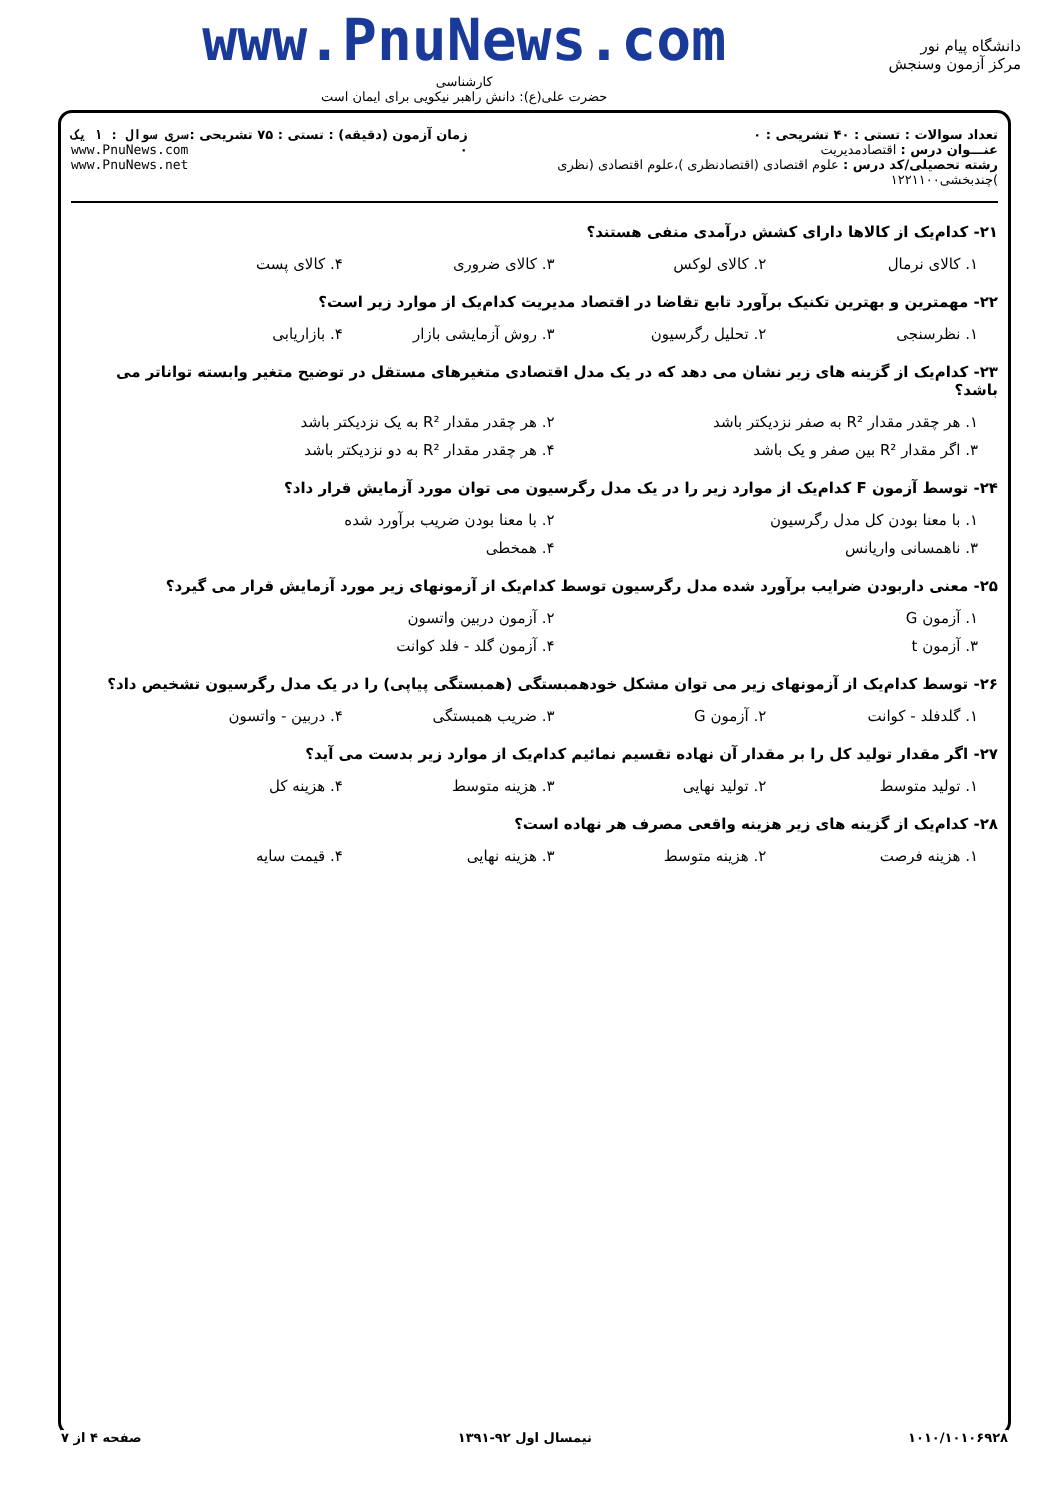دانشگاه پیام نور
مرکز آزمون وسنجش
www.PnuNews.com
کارشناسی
حضرت علی(ع): دانش راهبر نیکویی برای ایمان است
تعداد سوالات : تستی : ۴۰ تشریحی : ۰
عنـــوان درس : اقتصادمدیریت
رشته تحصیلی/کد درس : علوم اقتصادی (اقتصادنظری )،علوم اقتصادی (نظری )چندبخشی۱۲۲۱۱۰۰
زمان آزمون (دقیقه) : تستی : ۷۵ تشریحی : ۰
سری سوال : ۱ یک
www.PnuNews.com
www.PnuNews.net
۲۱- کدام‌یک از کالاها دارای کشش درآمدی منفی هستند؟
۱. کالای نرمال ۲. کالای لوکس ۳. کالای ضروری ۴. کالای پست
۲۲- مهمترین و بهترین تکنیک برآورد تابع تقاضا در اقتصاد مدیریت کدام‌یک از موارد زیر است؟
۱. نظرسنجی ۲. تحلیل رگرسیون ۳. روش آزمایشی بازار ۴. بازاریابی
۲۳- کدام‌یک از گزینه های زیر نشان می دهد که در یک مدل اقتصادی متغیرهای مستقل در توضیح متغیر وابسته تواناتر می باشد؟
۱. هر چقدر مقدار R² به صفر نزدیکتر باشد ۲. هر چقدر مقدار R² به یک نزدیکتر باشد
۳. اگر مقدار R² بین صفر و یک باشد ۴. هر چقدر مقدار R² به دو نزدیکتر باشد
۲۴- توسط آزمون F کدام‌یک از موارد زیر را در یک مدل رگرسیون می توان مورد آزمایش قرار داد؟
۱. با معنا بودن کل مدل رگرسیون ۲. با معنا بودن ضریب برآورد شده
۳. ناهمسانی واریانس ۴. همخطی
۲۵- معنی داربودن ضرایب برآورد شده مدل رگرسیون توسط کدام‌یک از آزمونهای زیر مورد آزمایش قرار می گیرد؟
۱. آزمون G ۲. آزمون دربین واتسون
۳. آزمون t ۴. آزمون گلد - فلد کوانت
۲۶- توسط کدام‌یک از آزمونهای زیر می توان مشکل خودهمبستگی (همبستگی پیاپی) را در یک مدل رگرسیون تشخیص داد؟
۱. گلدفلد - کوانت ۲. آزمون G ۳. ضریب همبستگی ۴. دربین - واتسون
۲۷- اگر مقدار تولید کل را بر مقدار آن نهاده تقسیم نمائیم کدام‌یک از موارد زیر بدست می آید؟
۱. تولید متوسط ۲. تولید نهایی ۳. هزینه متوسط ۴. هزینه کل
۲۸- کدام‌یک از گزینه های زیر هزینه واقعی مصرف هر نهاده است؟
۱. هزینه فرصت ۲. هزینه متوسط ۳. هزینه نهایی ۴. قیمت سایه
۱۰۱۰/۱۰۱۰۶۹۲۸ نیمسال اول ۹۲-۱۳۹۱ صفحه ۴ از ۷